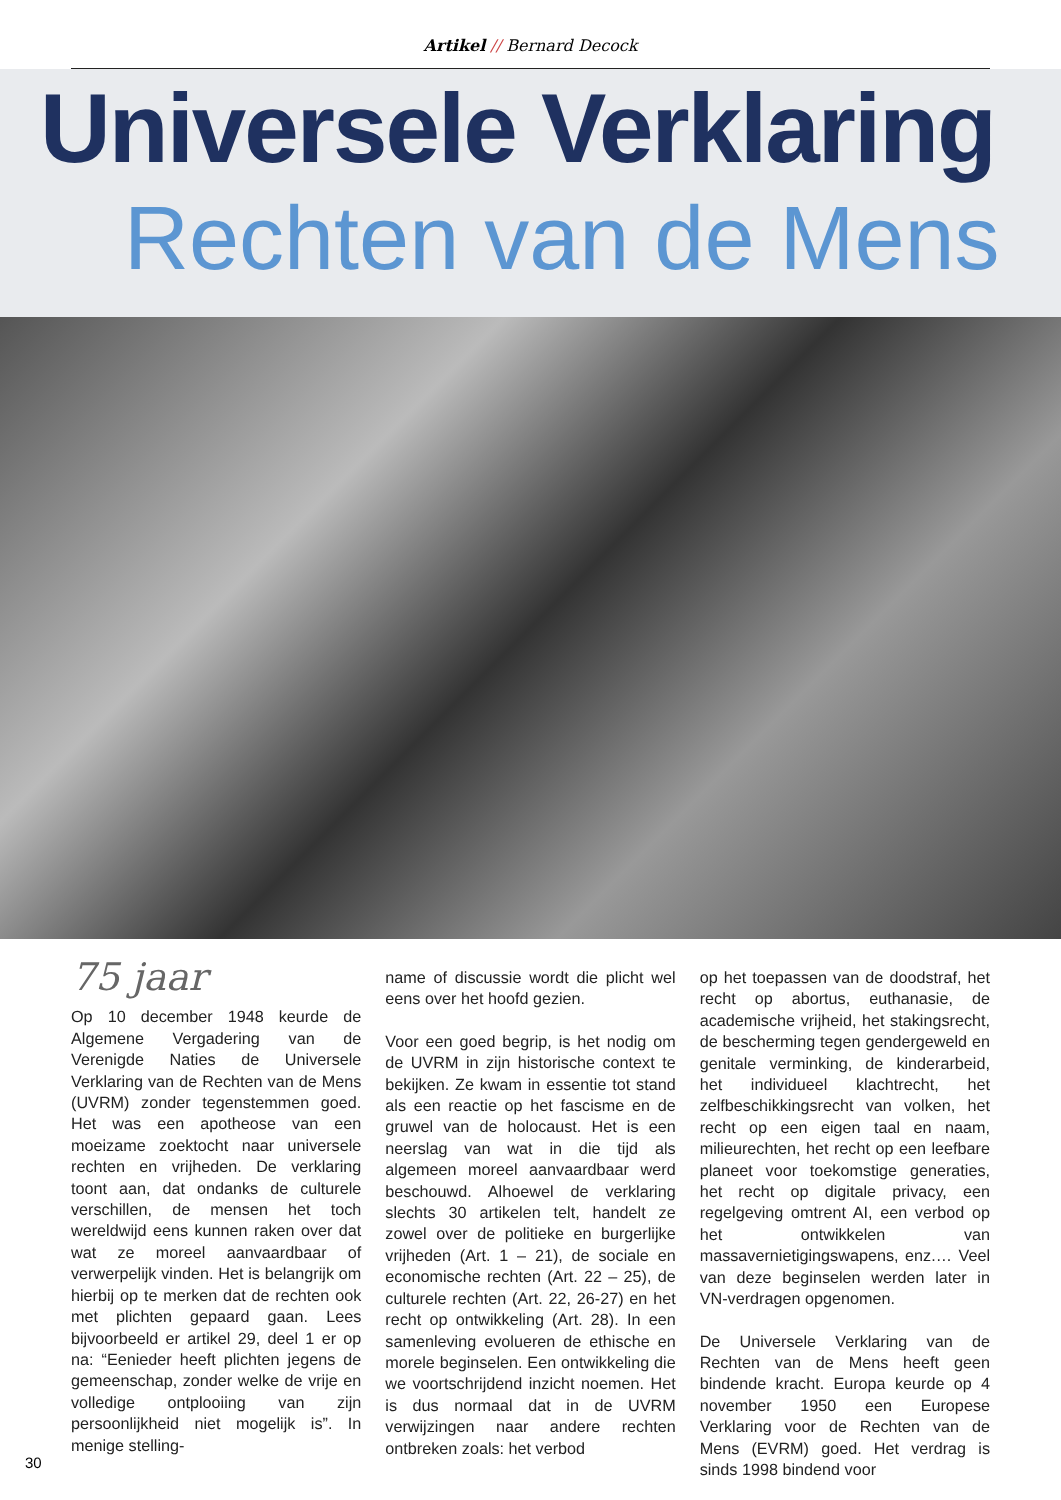Artikel // Bernard Decock
Universele Verklaring
Rechten van de Mens
75 jaar
Op 10 december 1948 keurde de Algemene Vergadering van de Verenigde Naties de Universele Verklaring van de Rechten van de Mens (UVRM) zonder tegenstemmen goed. Het was een apotheose van een moeizame zoektocht naar universele rechten en vrijheden. De verklaring toont aan, dat ondanks de culturele verschillen, de mensen het toch wereldwijd eens kunnen raken over dat wat ze moreel aanvaardbaar of verwerpelijk vinden. Het is belangrijk om hierbij op te merken dat de rechten ook met plichten gepaard gaan. Lees bijvoorbeeld er artikel 29, deel 1 er op na: “Eenieder heeft plichten jegens de gemeenschap, zonder welke de vrije en volledige ontplooiing van zijn persoonlijkheid niet mogelijk is”. In menige stelling-
name of discussie wordt die plicht wel eens over het hoofd gezien.
Voor een goed begrip, is het nodig om de UVRM in zijn historische context te bekijken. Ze kwam in essentie tot stand als een reactie op het fascisme en de gruwel van de holocaust. Het is een neerslag van wat in die tijd als algemeen moreel aanvaardbaar werd beschouwd. Alhoewel de verklaring slechts 30 artikelen telt, handelt ze zowel over de politieke en burgerlijke vrijheden (Art. 1 – 21), de sociale en economische rechten (Art. 22 – 25), de culturele rechten (Art. 22, 26-27) en het recht op ontwikkeling (Art. 28). In een samenleving evolueren de ethische en morele beginselen. Een ontwikkeling die we voortschrijdend inzicht noemen. Het is dus normaal dat in de UVRM verwijzingen naar andere rechten ontbreken zoals: het verbod
op het toepassen van de doodstraf, het recht op abortus, euthanasie, de academische vrijheid, het stakingsrecht, de bescherming tegen gendergeweld en genitale verminking, de kinderarbeid, het individueel klachtrecht, het zelfbeschikkingsrecht van volken, het recht op een eigen taal en naam, milieurechten, het recht op een leefbare planeet voor toekomstige generaties, het recht op digitale privacy, een regelgeving omtrent AI, een verbod op het ontwikkelen van massavernietigingswapens, enz.… Veel van deze beginselen werden later in VN-verdragen opgenomen.
De Universele Verklaring van de Rechten van de Mens heeft geen bindende kracht. Europa keurde op 4 november 1950 een Europese Verklaring voor de Rechten van de Mens (EVRM) goed. Het verdrag is sinds 1998 bindend voor
30